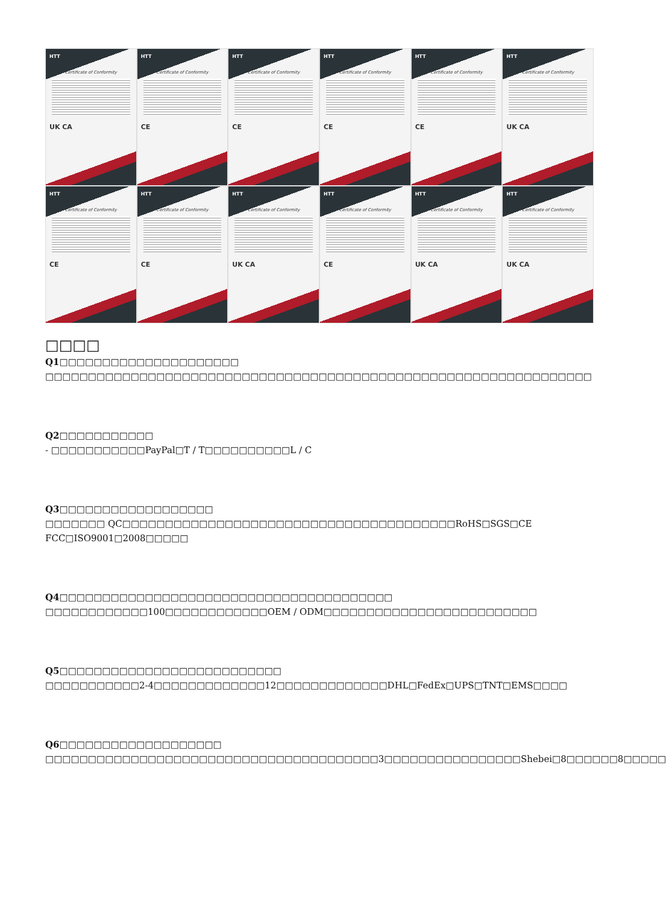HTT
Certificate of Conformity
UK CA
HTT
Certificate of Conformity
CE
HTT
Certificate of Conformity
CE
HTT
Certificate of Conformity
CE
HTT
Certificate of Conformity
CE
HTT
Certificate of Conformity
UK CA
HTT
Certificate of Conformity
CE
HTT
Certificate of Conformity
CE
HTT
Certificate of Conformity
UK CA
HTT
Certificate of Conformity
CE
HTT
Certificate of Conformity
UK CA
HTT
Certificate of Conformity
UK CA
□□□□
Q1□□□□□□□□□□□□□□□□□□□□□
□□□□□□□□□□□□□□□□□□□□□□□□□□□□□□□□□□□□□□□□□□□□□□□□□□□□□□□□□□□□□□□□
Q2□□□□□□□□□□□
- □□□□□□□□□□□PayPal□T / T□□□□□□□□□□L / C
Q3□□□□□□□□□□□□□□□□□□
□□□□□□□ QC□□□□□□□□□□□□□□□□□□□□□□□□□□□□□□□□□□□□□□□RoHS□SGS□CE FCC□ISO9001□2008□□□□□
Q4□□□□□□□□□□□□□□□□□□□□□□□□□□□□□□□□□□□□□□□
□□□□□□□□□□□□100□□□□□□□□□□□□OEM / ODM□□□□□□□□□□□□□□□□□□□□□□□□□
Q5□□□□□□□□□□□□□□□□□□□□□□□□□□
□□□□□□□□□□□2-4□□□□□□□□□□□□□12□□□□□□□□□□□□□DHL□FedEx□UPS□TNT□EMS□□□□
Q6□□□□□□□□□□□□□□□□□□□
□□□□□□□□□□□□□□□□□□□□□□□□□□□□□□□□□□□□□□□3□□□□□□□□□□□□□□□□Shebei□8□□□□□□8□□□□□